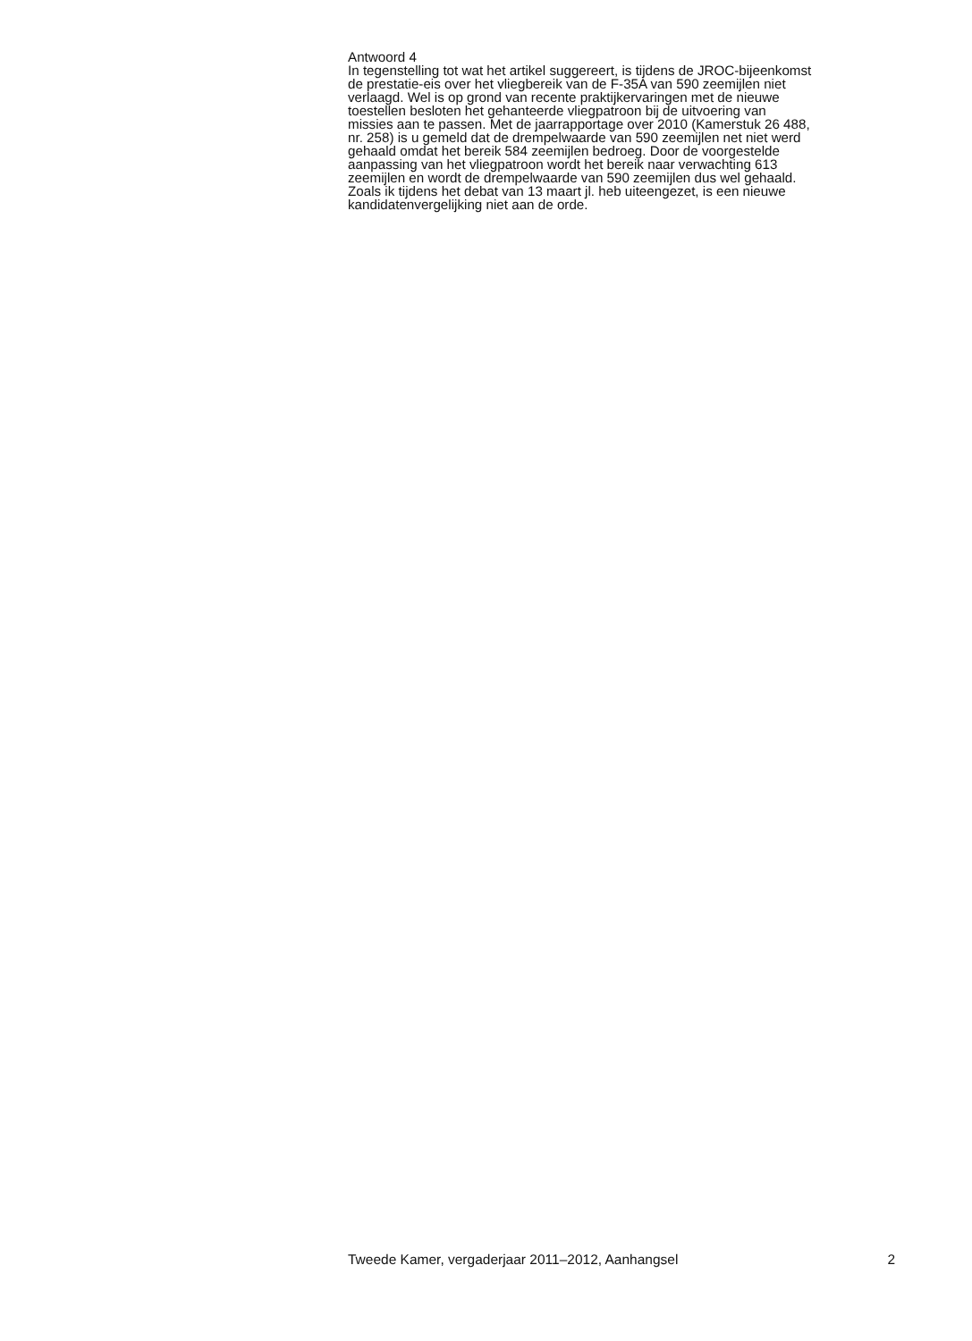Antwoord 4
In tegenstelling tot wat het artikel suggereert, is tijdens de JROC-bijeenkomst
de prestatie-eis over het vliegbereik van de F-35A van 590 zeemijlen niet
verlaagd. Wel is op grond van recente praktijkervaringen met de nieuwe
toestellen besloten het gehanteerde vliegpatroon bij de uitvoering van
missies aan te passen. Met de jaarrapportage over 2010 (Kamerstuk 26 488,
nr. 258) is u gemeld dat de drempelwaarde van 590 zeemijlen net niet werd
gehaald omdat het bereik 584 zeemijlen bedroeg. Door de voorgestelde
aanpassing van het vliegpatroon wordt het bereik naar verwachting 613
zeemijlen en wordt de drempelwaarde van 590 zeemijlen dus wel gehaald.
Zoals ik tijdens het debat van 13 maart jl. heb uiteengezet, is een nieuwe
kandidatenvergelijking niet aan de orde.
Tweede Kamer, vergaderjaar 2011–2012, Aanhangsel 2